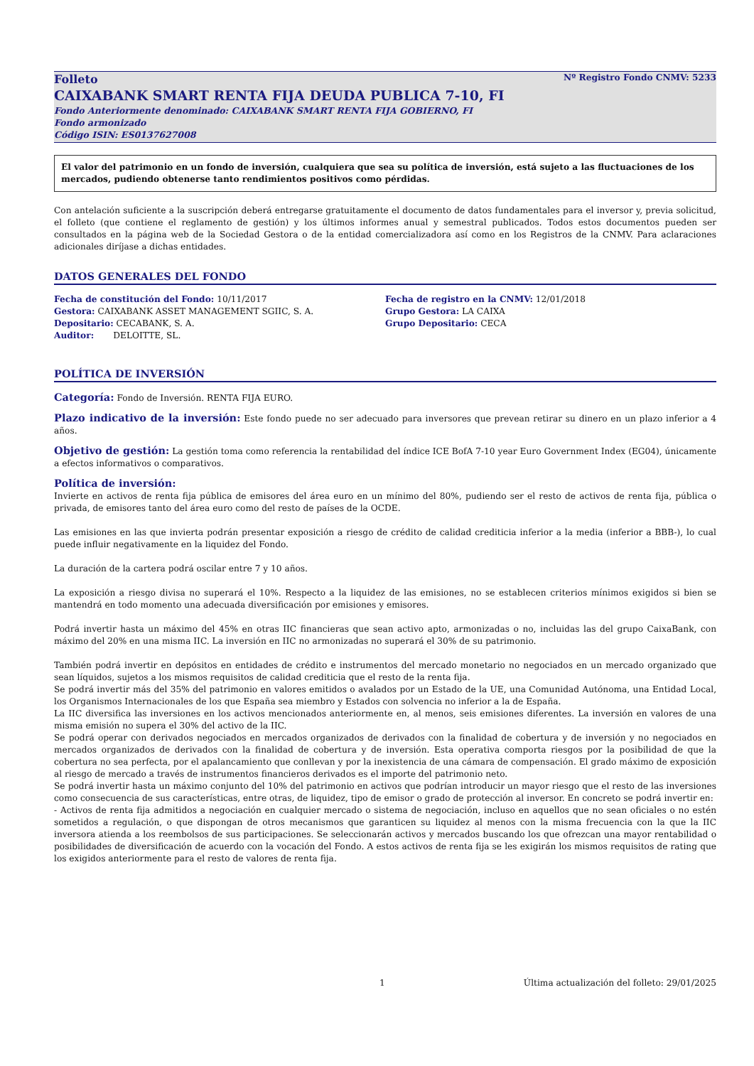Folleto Nº Registro Fondo CNMV: 5233
CAIXABANK SMART RENTA FIJA DEUDA PUBLICA 7-10, FI
Fondo Anteriormente denominado: CAIXABANK SMART RENTA FIJA GOBIERNO, FI
Fondo armonizado
Código ISIN: ES0137627008
El valor del patrimonio en un fondo de inversión, cualquiera que sea su política de inversión, está sujeto a las fluctuaciones de los mercados, pudiendo obtenerse tanto rendimientos positivos como pérdidas.
Con antelación suficiente a la suscripción deberá entregarse gratuitamente el documento de datos fundamentales para el inversor y, previa solicitud, el folleto (que contiene el reglamento de gestión) y los últimos informes anual y semestral publicados. Todos estos documentos pueden ser consultados en la página web de la Sociedad Gestora o de la entidad comercializadora así como en los Registros de la CNMV. Para aclaraciones adicionales diríjase a dichas entidades.
DATOS GENERALES DEL FONDO
Fecha de constitución del Fondo: 10/11/2017
Gestora: CAIXABANK ASSET MANAGEMENT SGIIC, S. A.
Depositario: CECABANK, S. A.
Auditor: DELOITTE, SL.
Fecha de registro en la CNMV: 12/01/2018
Grupo Gestora: LA CAIXA
Grupo Depositario: CECA
POLÍTICA DE INVERSIÓN
Categoría: Fondo de Inversión. RENTA FIJA EURO.
Plazo indicativo de la inversión: Este fondo puede no ser adecuado para inversores que prevean retirar su dinero en un plazo inferior a 4 años.
Objetivo de gestión: La gestión toma como referencia la rentabilidad del índice ICE BofA 7-10 year Euro Government Index (EG04), únicamente a efectos informativos o comparativos.
Política de inversión:
Invierte en activos de renta fija pública de emisores del área euro en un mínimo del 80%, pudiendo ser el resto de activos de renta fija, pública o privada, de emisores tanto del área euro como del resto de países de la OCDE.
Las emisiones en las que invierta podrán presentar exposición a riesgo de crédito de calidad crediticia inferior a la media (inferior a BBB-), lo cual puede influir negativamente en la liquidez del Fondo.
La duración de la cartera podrá oscilar entre 7 y 10 años.
La exposición a riesgo divisa no superará el 10%. Respecto a la liquidez de las emisiones, no se establecen criterios mínimos exigidos si bien se mantendrá en todo momento una adecuada diversificación por emisiones y emisores.
Podrá invertir hasta un máximo del 45% en otras IIC financieras que sean activo apto, armonizadas o no, incluidas las del grupo CaixaBank, con máximo del 20% en una misma IIC. La inversión en IIC no armonizadas no superará el 30% de su patrimonio.
También podrá invertir en depósitos en entidades de crédito e instrumentos del mercado monetario no negociados en un mercado organizado que sean líquidos, sujetos a los mismos requisitos de calidad crediticia que el resto de la renta fija.
Se podrá invertir más del 35% del patrimonio en valores emitidos o avalados por un Estado de la UE, una Comunidad Autónoma, una Entidad Local, los Organismos Internacionales de los que España sea miembro y Estados con solvencia no inferior a la de España.
La IIC diversifica las inversiones en los activos mencionados anteriormente en, al menos, seis emisiones diferentes. La inversión en valores de una misma emisión no supera el 30% del activo de la IIC.
Se podrá operar con derivados negociados en mercados organizados de derivados con la finalidad de cobertura y de inversión y no negociados en mercados organizados de derivados con la finalidad de cobertura y de inversión. Esta operativa comporta riesgos por la posibilidad de que la cobertura no sea perfecta, por el apalancamiento que conllevan y por la inexistencia de una cámara de compensación. El grado máximo de exposición al riesgo de mercado a través de instrumentos financieros derivados es el importe del patrimonio neto.
Se podrá invertir hasta un máximo conjunto del 10% del patrimonio en activos que podrían introducir un mayor riesgo que el resto de las inversiones como consecuencia de sus características, entre otras, de liquidez, tipo de emisor o grado de protección al inversor. En concreto se podrá invertir en:
- Activos de renta fija admitidos a negociación en cualquier mercado o sistema de negociación, incluso en aquellos que no sean oficiales o no estén sometidos a regulación, o que dispongan de otros mecanismos que garanticen su liquidez al menos con la misma frecuencia con la que la IIC inversora atienda a los reembolsos de sus participaciones. Se seleccionarán activos y mercados buscando los que ofrezcan una mayor rentabilidad o posibilidades de diversificación de acuerdo con la vocación del Fondo. A estos activos de renta fija se les exigirán los mismos requisitos de rating que los exigidos anteriormente para el resto de valores de renta fija.
1 Última actualización del folleto: 29/01/2025